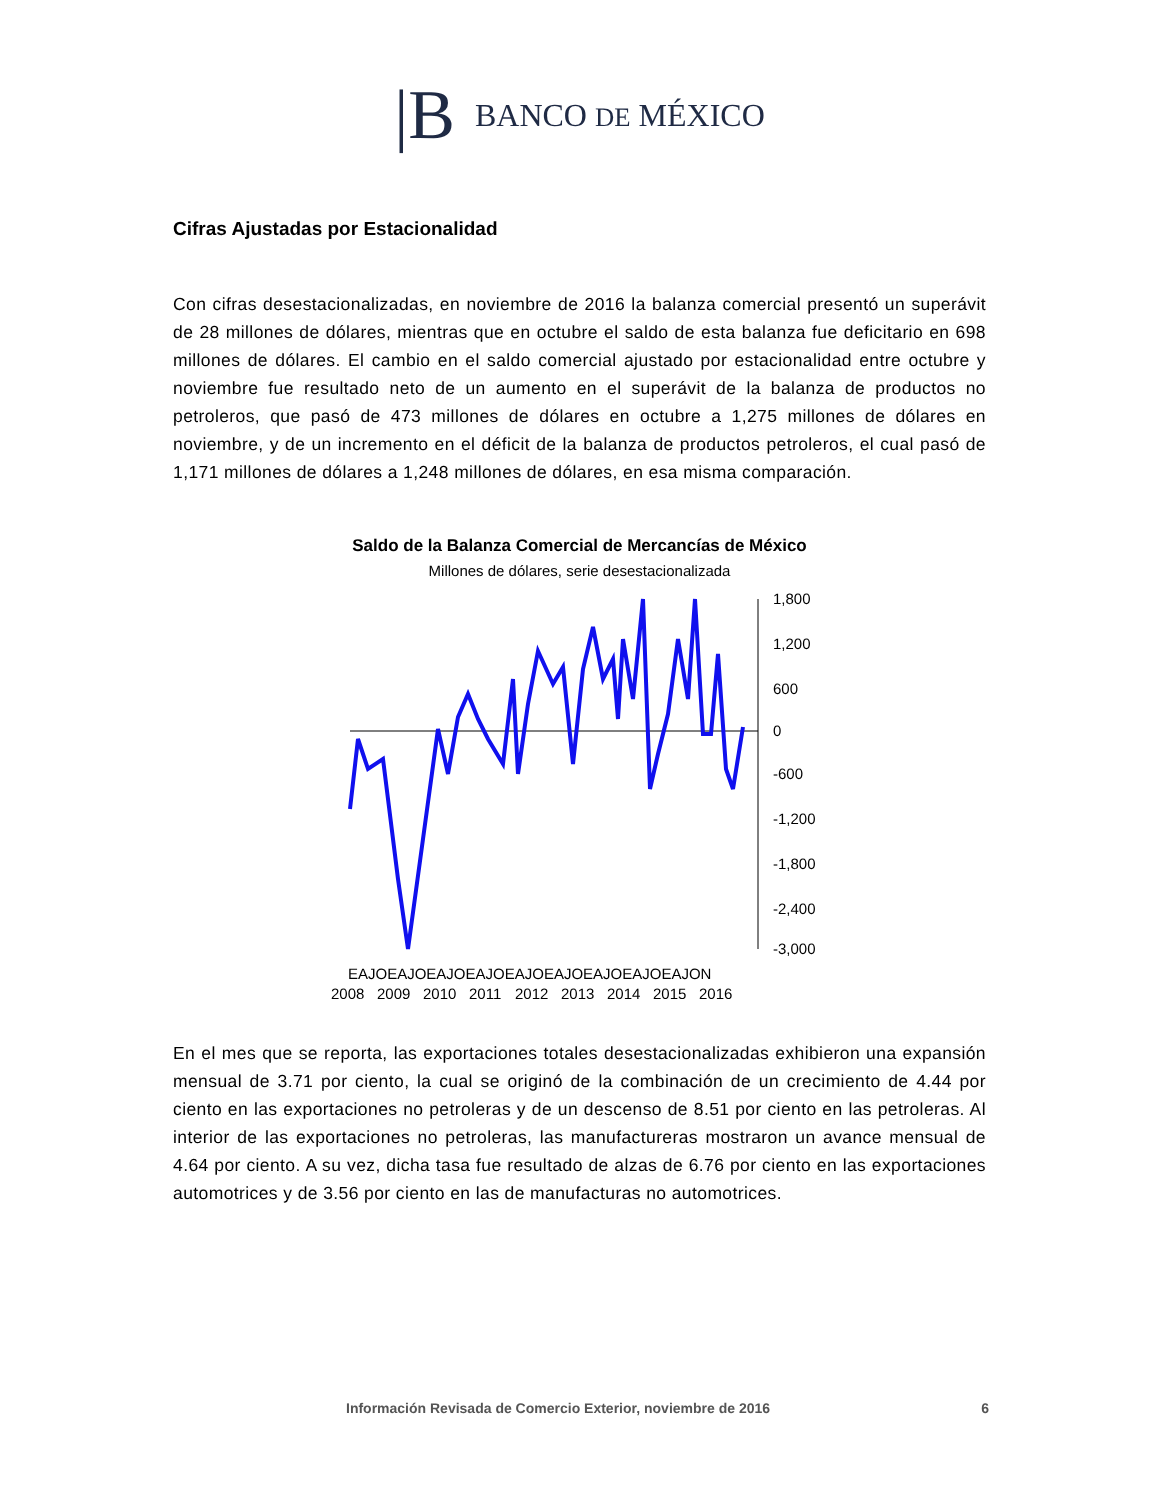|B BANCO DE MÉXICO
Cifras Ajustadas por Estacionalidad
Con cifras desestacionalizadas, en noviembre de 2016 la balanza comercial presentó un superávit de 28 millones de dólares, mientras que en octubre el saldo de esta balanza fue deficitario en 698 millones de dólares. El cambio en el saldo comercial ajustado por estacionalidad entre octubre y noviembre fue resultado neto de un aumento en el superávit de la balanza de productos no petroleros, que pasó de 473 millones de dólares en octubre a 1,275 millones de dólares en noviembre, y de un incremento en el déficit de la balanza de productos petroleros, el cual pasó de 1,171 millones de dólares a 1,248 millones de dólares, en esa misma comparación.
Saldo de la Balanza Comercial de Mercancías de México
Millones de dólares, serie desestacionalizada
1,800
1,200
600
0
-600
-1,200
-1,800
-2,400
-3,000
EAJOEAJOEAJOEAJOEAJOEAJOEAJOEAJOEAJON
2008
2009
2010
2011
2012
2013
2014
2015
2016
En el mes que se reporta, las exportaciones totales desestacionalizadas exhibieron una expansión mensual de 3.71 por ciento, la cual se originó de la combinación de un crecimiento de 4.44 por ciento en las exportaciones no petroleras y de un descenso de 8.51 por ciento en las petroleras. Al interior de las exportaciones no petroleras, las manufactureras mostraron un avance mensual de 4.64 por ciento. A su vez, dicha tasa fue resultado de alzas de 6.76 por ciento en las exportaciones automotrices y de 3.56 por ciento en las de manufacturas no automotrices.
Información Revisada de Comercio Exterior, noviembre de 2016 6